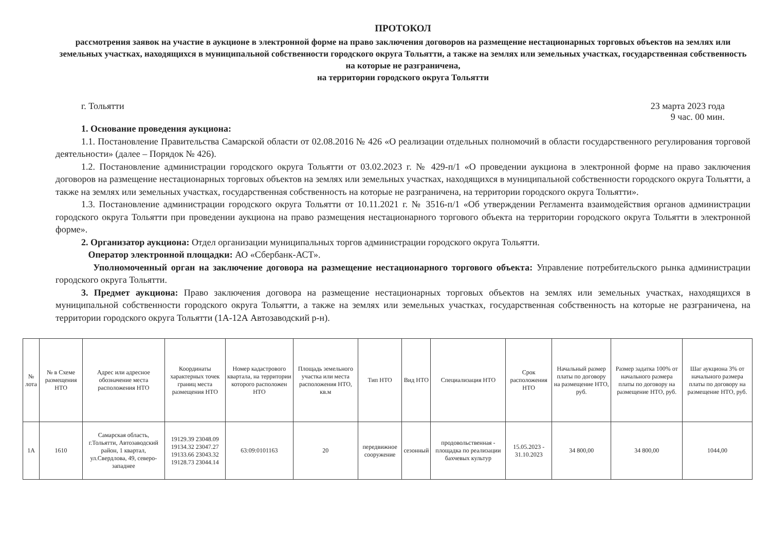ПРОТОКОЛ
рассмотрения заявок на участие в аукционе в электронной форме на право заключения договоров на размещение нестационарных торговых объектов на землях или земельных участках, находящихся в муниципальной собственности городского округа Тольятти, а также на землях или земельных участках, государственная собственность на которые не разграничена,
на территории городского округа Тольятти
г. Тольятти 23 марта 2023 года
9 час. 00 мин.
1. Основание проведения аукциона:
1.1. Постановление Правительства Самарской области от 02.08.2016 № 426 «О реализации отдельных полномочий в области государственного регулирования торговой деятельности» (далее – Порядок № 426).
1.2. Постановление администрации городского округа Тольятти от 03.02.2023 г. № 429-п/1 «О проведении аукциона в электронной форме на право заключения договоров на размещение нестационарных торговых объектов на землях или земельных участках, находящихся в муниципальной собственности городского округа Тольятти, а также на землях или земельных участках, государственная собственность на которые не разграничена, на территории городского округа Тольятти».
1.3. Постановление администрации городского округа Тольятти от 10.11.2021 г. № 3516-п/1 «Об утверждении Регламента взаимодействия органов администрации городского округа Тольятти при проведении аукциона на право размещения нестационарного торгового объекта на территории городского округа Тольятти в электронной форме».
2. Организатор аукциона: Отдел организации муниципальных торгов администрации городского округа Тольятти.
Оператор электронной площадки: АО «Сбербанк-АСТ».
Уполномоченный орган на заключение договора на размещение нестационарного торгового объекта: Управление потребительского рынка администрации городского округа Тольятти.
3. Предмет аукциона: Право заключения договора на размещение нестационарных торговых объектов на землях или земельных участках, находящихся в муниципальной собственности городского округа Тольятти, а также на землях или земельных участках, государственная собственность на которые не разграничена, на территории городского округа Тольятти (1А-12А Автозаводский р-н).
| № лота | № в Схеме размещения НТО | Адрес или адресное обозначение места расположения НТО | Координаты характерных точек границ места размещения НТО | Номер кадастрового квартала, на территории которого расположен НТО | Площадь земельного участка или места расположения НТО, кв.м | Тип НТО | Вид НТО | Специализация НТО | Срок расположения НТО | Начальный размер платы по договору на размещение НТО, руб. | Размер задатка 100% от начального размера платы по договору на размещение НТО, руб. | Шаг аукциона 3% от начального размера платы по договору на размещение НТО, руб. |
| --- | --- | --- | --- | --- | --- | --- | --- | --- | --- | --- | --- | --- |
| 1А | 1610 | Самарская область, г.Тольятти, Автозаводский район, 1 квартал, ул.Свердлова, 49, северо-западнее | 19129.39 23048.09 19134.32 23047.27 19133.66 23043.32 19128.73 23044.14 | 63:09:0101163 | 20 | передвижное сооружение | сезонный | продовольственная - площадка по реализации бахчевых культур | 15.05.2023 - 31.10.2023 | 34 800,00 | 34 800,00 | 1044,00 |